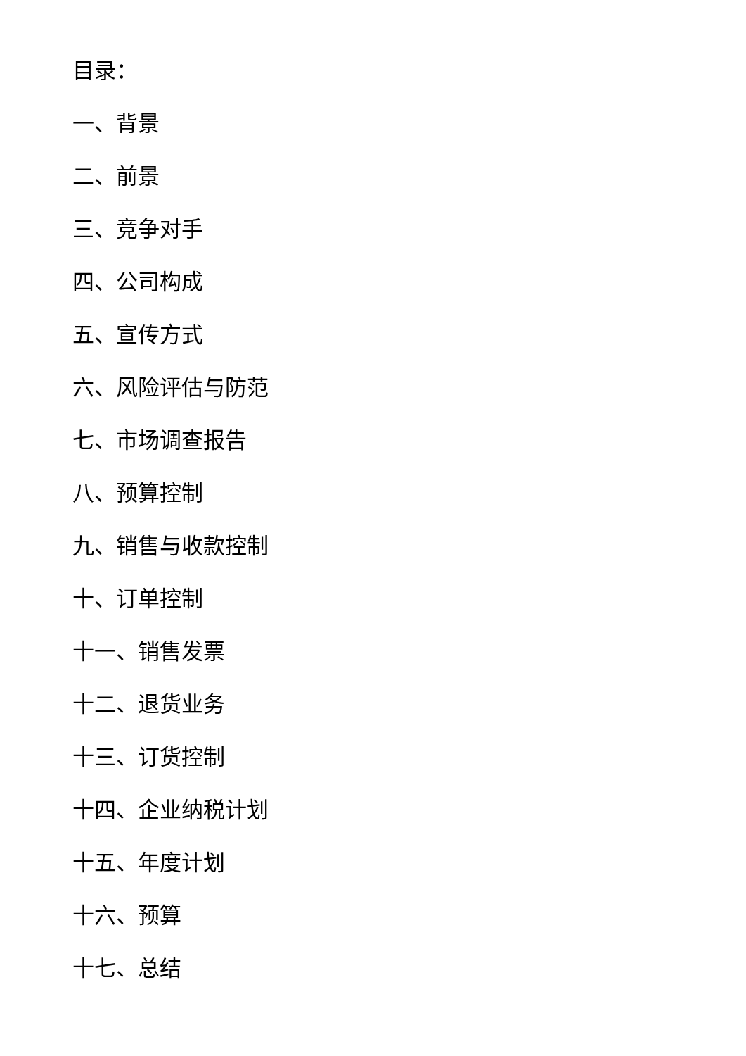目录：
一、背景
二、前景
三、竞争对手
四、公司构成
五、宣传方式
六、风险评估与防范
七、市场调查报告
八、预算控制
九、销售与收款控制
十、订单控制
十一、销售发票
十二、退货业务
十三、订货控制
十四、企业纳税计划
十五、年度计划
十六、预算
十七、总结